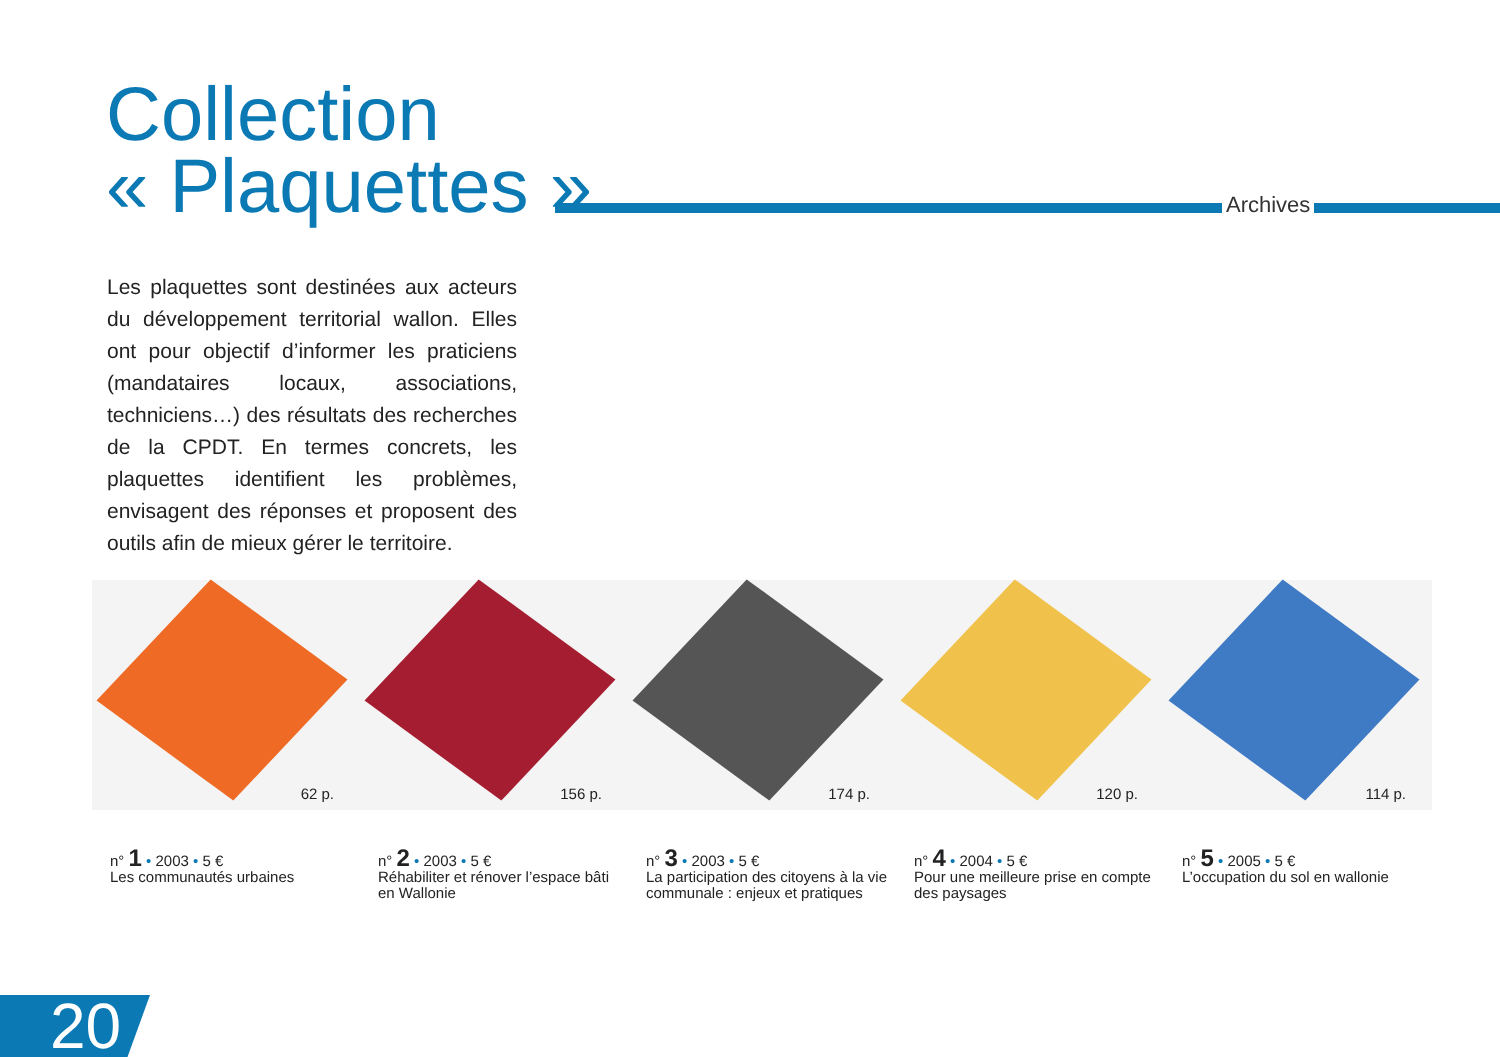Collection
« Plaquettes »
Archives
Les plaquettes sont destinées aux acteurs du développement territorial wallon. Elles ont pour objectif d’informer les praticiens (mandataires locaux, associations, techniciens…) des résultats des recherches de la CPDT. En termes concrets, les plaquettes identifient les problèmes, envisagent des réponses et proposent des outils afin de mieux gérer le territoire.
62 p.
n° 1 • 2003 • 5 €
Les communautés urbaines
156 p.
n° 2 • 2003 • 5 €
Réhabiliter et rénover l’espace bâti en Wallonie
174 p.
n° 3 • 2003 • 5 €
La participation des citoyens à la vie communale : enjeux et pratiques
120 p.
n° 4 • 2004 • 5 €
Pour une meilleure prise en compte des paysages
114 p.
n° 5 • 2005 • 5 €
L’occupation du sol en wallonie
20